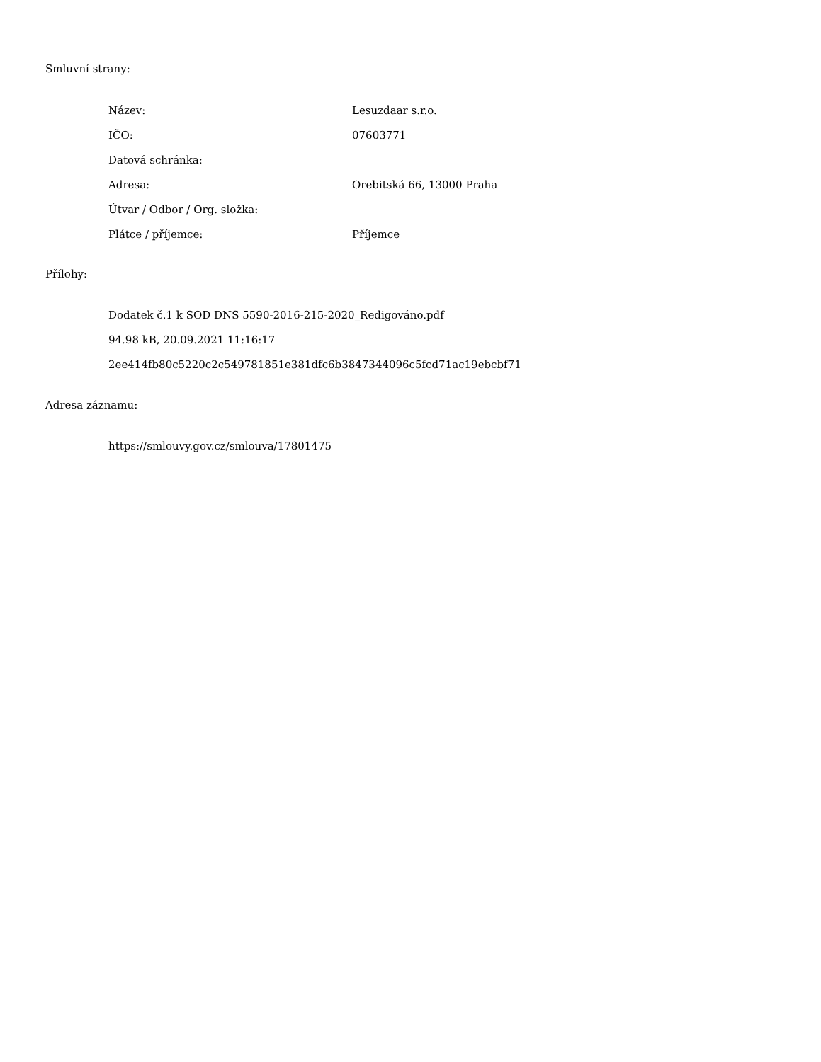Smluvní strany:
| Název: | Lesuzdaar s.r.o. |
| IČO: | 07603771 |
| Datová schránka: | |
| Adresa: | Orebitská 66, 13000 Praha |
| Útvar / Odbor / Org. složka: | |
| Plátce / příjemce: | Příjemce |
Přílohy:
Dodatek č.1 k SOD DNS 5590-2016-215-2020_Redigováno.pdf
94.98 kB, 20.09.2021 11:16:17
2ee414fb80c5220c2c549781851e381dfc6b3847344096c5fcd71ac19ebcbf71
Adresa záznamu:
https://smlouvy.gov.cz/smlouva/17801475